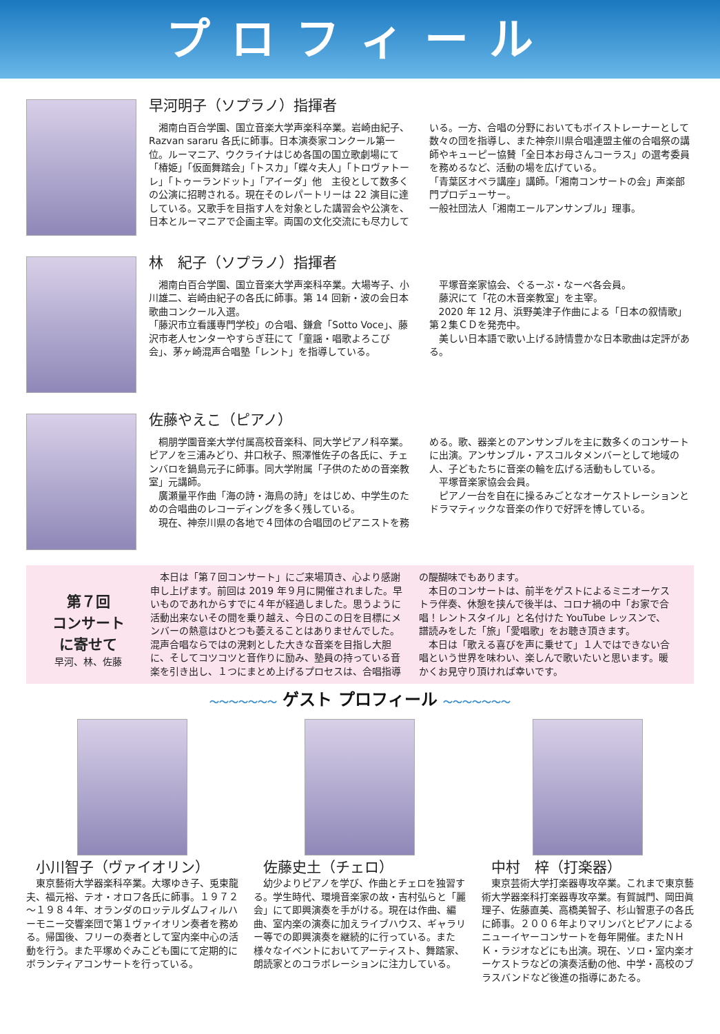プロフィール
早河明子（ソプラノ）指揮者
　湘南白百合学園、国立音楽大学声楽科卒業。岩崎由紀子、Razvan sararu 各氏に師事。日本演奏家コンクール第一位。ルーマニア、ウクライナはじめ各国の国立歌劇場にて「椿姫」「仮面舞踏会」「トスカ」「蝶々夫人」「トロヴァトーレ」「トゥーランドット」「アイーダ」他　主役として数多くの公演に招聘される。現在そのレパートリーは 22 演目に達している。又歌手を目指す人を対象とした講習会や公演を、日本とルーマニアで企画主宰。両国の文化交流にも尽力している。一方、合唱の分野においてもボイストレーナーとして数々の団を指導し、また神奈川県合唱連盟主催の合唱祭の講師やキューピー協賛「全日本お母さんコーラス」の選考委員を務めるなど、活動の場を広げている。
「青葉区オペラ講座」講師。「湘南コンサートの会」声楽部門プロデューサー。
一般社団法人「湘南エールアンサンブル」理事。
林　紀子（ソプラノ）指揮者
　湘南白百合学園、国立音楽大学声楽科卒業。大場岑子、小川雄二、岩崎由紀子の各氏に師事。第 14 回新・波の会日本歌曲コンクール入選。
「藤沢市立看護専門学校」の合唱、鎌倉「Sotto Voce」、藤沢市老人センターやすらぎ荘にて「童謡・唱歌よろこび会」、茅ヶ崎混声合唱塾「レント」を指導している。
　平塚音楽家協会、ぐるーぷ・なーべ各会員。
　藤沢にて「花の木音楽教室」を主宰。
　2020 年 12 月、浜野美津子作曲による「日本の叙情歌」第２集ＣＤを発売中。
　美しい日本語で歌い上げる詩情豊かな日本歌曲は定評がある。
佐藤やえこ（ピアノ）
　桐朋学園音楽大学付属高校音楽科、同大学ピアノ科卒業。ピアノを三浦みどり、井口秋子、照澤惟佐子の各氏に、チェンバロを鍋島元子に師事。同大学附属「子供のための音楽教室」元講師。
　廣瀬量平作曲「海の詩・海鳥の詩」をはじめ、中学生のための合唱曲のレコーディングを多く残している。
　現在、神奈川県の各地で４団体の合唱団のピアニストを務める。歌、器楽とのアンサンブルを主に数多くのコンサートに出演。アンサンブル・アスコルタメンバーとして地域の人、子どもたちに音楽の輪を広げる活動もしている。
　平塚音楽家協会会員。
　ピアノ一台を自在に操るみごとなオーケストレーションとドラマティックな音楽の作りで好評を博している。
第７回
コンサート
に寄せて
早河、林、佐藤
　本日は「第７回コンサート」にご来場頂き、心より感謝申し上げます。前回は 2019 年９月に開催されました。早いものであれからすでに４年が経過しました。思うように活動出来ないその間を乗り越え、今日のこの日を目標にメンバーの熱意はひとつも萎えることはありませんでした。混声合唱ならではの溌剌とした大きな音楽を目指し大胆に、そしてコツコツと音作りに励み、塾員の持っている音楽を引き出し、１つにまとめ上げるプロセスは、合唱指導の醍醐味でもあります。
　本日のコンサートは、前半をゲストによるミニオーケストラ伴奏、休憩を挟んで後半は、コロナ禍の中「お家で合唱！レントスタイル」と名付けた YouTube レッスンで、譜読みをした「旅」「愛唱歌」をお聴き頂きます。
　本日は「歌える喜びを声に乗せて」１人ではできない合唱という世界を味わい、楽しんで歌いたいと思います。暖かくお見守り頂ければ幸いです。
～～～～～～～ ゲスト プロフィール ～～～～～～～
小川智子（ヴァイオリン）
　東京藝術大学器楽科卒業。大塚ゆき子、兎束龍夫、福元裕、テオ・オロフ各氏に師事。１９７２～１９８４年、オランダのロッテルダムフィルハーモニー交響楽団で第１ヴァイオリン奏者を務める。帰国後、フリーの奏者として室内楽中心の活動を行う。また平塚めぐみこども園にて定期的にボランティアコンサートを行っている。
佐藤史土（チェロ）
　幼少よりピアノを学び、作曲とチェロを独習する。学生時代、環境音楽家の故・吉村弘らと「麗会」にて即興演奏を手がける。現在は作曲、編曲、室内楽の演奏に加えライブハウス、ギャラリー等での即興演奏を継続的に行っている。また様々なイベントにおいてアーティスト、舞踏家、朗読家とのコラボレーションに注力している。
中村　梓（打楽器）
　東京芸術大学打楽器専攻卒業。これまで東京藝術大学器楽科打楽器専攻卒業。有賀誠門、岡田眞理子、佐藤直美、高橋美智子、杉山智恵子の各氏に師事。２００６年よりマリンバとピアノによるニューイヤーコンサートを毎年開催。またＮＨＫ・ラジオなどにも出演。現在、ソロ・室内楽オーケストラなどの演奏活動の他、中学・高校のブラスバンドなど後進の指導にあたる。